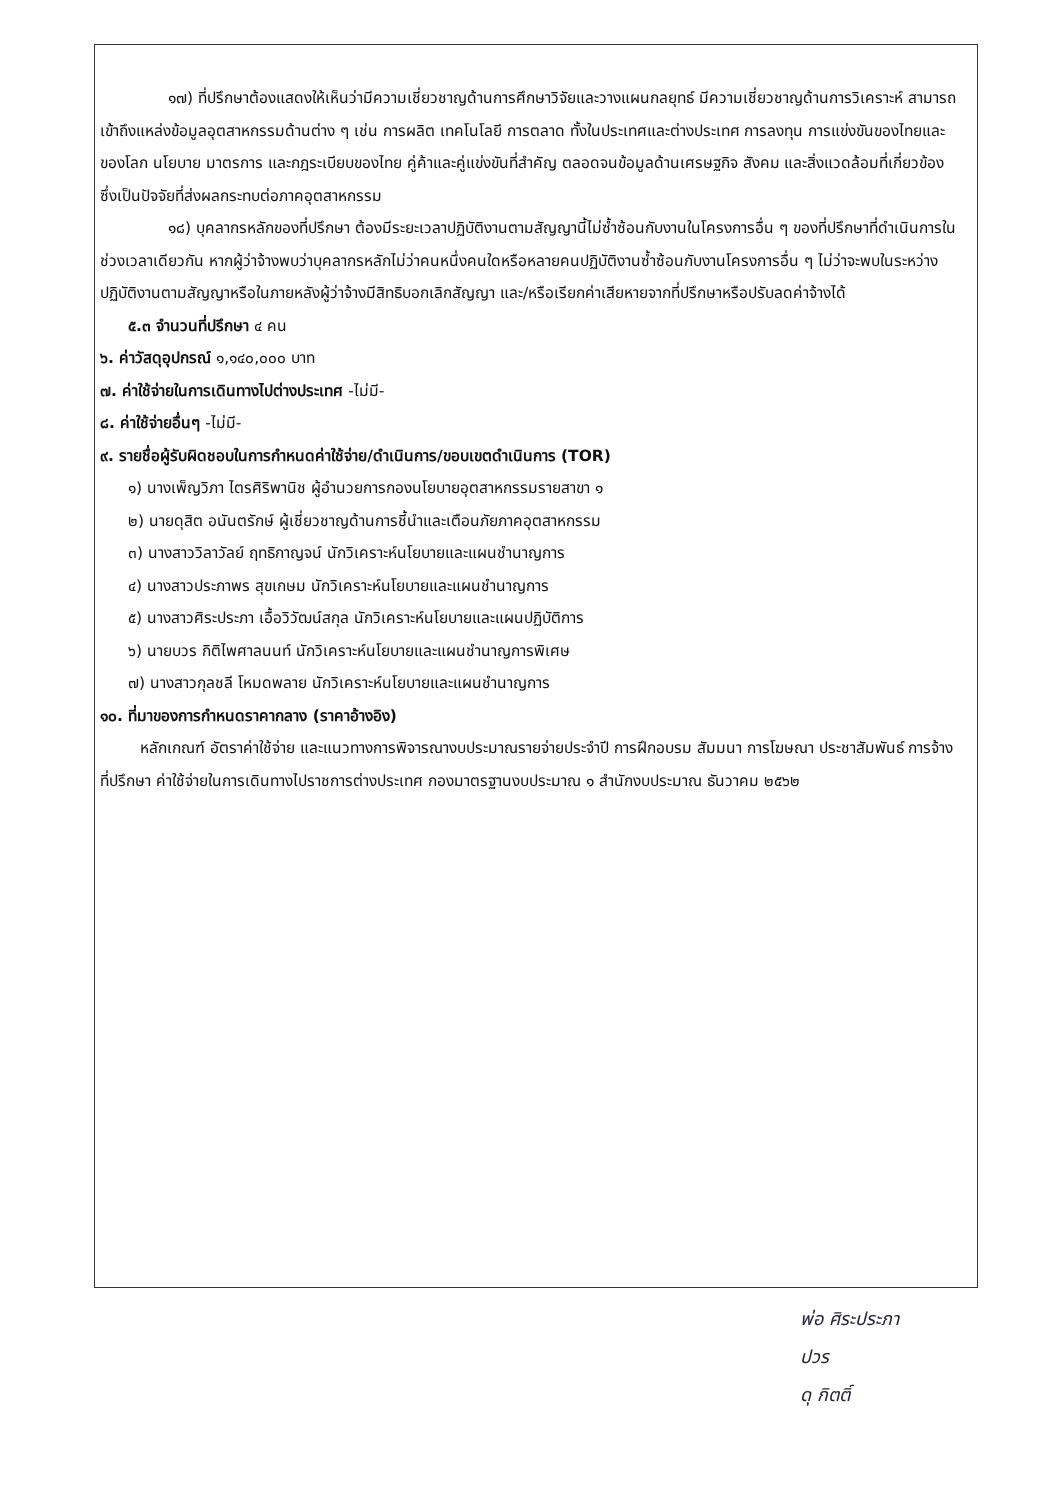๑๗) ที่ปรึกษาต้องแสดงให้เห็นว่ามีความเชี่ยวชาญด้านการศึกษาวิจัยและวางแผนกลยุทธ์ มีความเชี่ยวชาญด้านการวิเคราะห์ สามารถเข้าถึงแหล่งข้อมูลอุตสาหกรรมด้านต่าง ๆ เช่น การผลิต เทคโนโลยี การตลาด ทั้งในประเทศและต่างประเทศ การลงทุน การแข่งขันของไทยและของโลก นโยบาย มาตรการ และกฎระเบียบของไทย คู่ค้าและคู่แข่งขันที่สำคัญ ตลอดจนข้อมูลด้านเศรษฐกิจ สังคม และสิ่งแวดล้อมที่เกี่ยวข้อง ซึ่งเป็นปัจจัยที่ส่งผลกระทบต่อภาคอุตสาหกรรม
๑๘) บุคลากรหลักของที่ปรึกษา ต้องมีระยะเวลาปฏิบัติงานตามสัญญานี้ไม่ซ้ำซ้อนกับงานในโครงการอื่น ๆ ของที่ปรึกษาที่ดำเนินการในช่วงเวลาเดียวกัน หากผู้ว่าจ้างพบว่าบุคลากรหลักไม่ว่าคนหนึ่งคนใดหรือหลายคนปฏิบัติงานซ้ำซ้อนกับงานโครงการอื่น ๆ ไม่ว่าจะพบในระหว่างปฏิบัติงานตามสัญญาหรือในภายหลังผู้ว่าจ้างมีสิทธิบอกเลิกสัญญา และ/หรือเรียกค่าเสียหายจากที่ปรึกษาหรือปรับลดค่าจ้างได้
๕.๓ จำนวนที่ปรึกษา ๔ คน
๖. ค่าวัสดุอุปกรณ์ ๑,๑๔๐,๐๐๐ บาท
๗. ค่าใช้จ่ายในการเดินทางไปต่างประเทศ -ไม่มี-
๘. ค่าใช้จ่ายอื่นๆ -ไม่มี-
๙. รายชื่อผู้รับผิดชอบในการกำหนดค่าใช้จ่าย/ดำเนินการ/ขอบเขตดำเนินการ (TOR)
๑) นางเพ็ญวิภา ไตรศิริพานิช ผู้อำนวยการกองนโยบายอุตสาหกรรมรายสาขา ๑
๒) นายดุสิต อนันตรักษ์ ผู้เชี่ยวชาญด้านการชี้นำและเตือนภัยภาคอุตสาหกรรม
๓) นางสาววิลาวัลย์ ฤทธิกาญจน์ นักวิเคราะห์นโยบายและแผนชำนาญการ
๔) นางสาวประภาพร สุขเกษม นักวิเคราะห์นโยบายและแผนชำนาญการ
๕) นางสาวศิระประภา เอื้อวิวัฒน์สกุล นักวิเคราะห์นโยบายและแผนปฏิบัติการ
๖) นายบวร กิติไพศาลนนท์ นักวิเคราะห์นโยบายและแผนชำนาญการพิเศษ
๗) นางสาวกุลชลี โหมดพลาย นักวิเคราะห์นโยบายและแผนชำนาญการ
๑๐. ที่มาของการกำหนดราคากลาง (ราคาอ้างอิง)
หลักเกณฑ์ อัตราค่าใช้จ่าย และแนวทางการพิจารณางบประมาณรายจ่ายประจำปี การฝึกอบรม สัมมนา การโฆษณา ประชาสัมพันธ์ การจ้างที่ปรึกษา ค่าใช้จ่ายในการเดินทางไปราชการต่างประเทศ กองมาตรฐานงบประมาณ ๑ สำนักงบประมาณ ธันวาคม ๒๕๖๒
พ่อ ศิระประภา
ปวร
ดุ กิตติ์